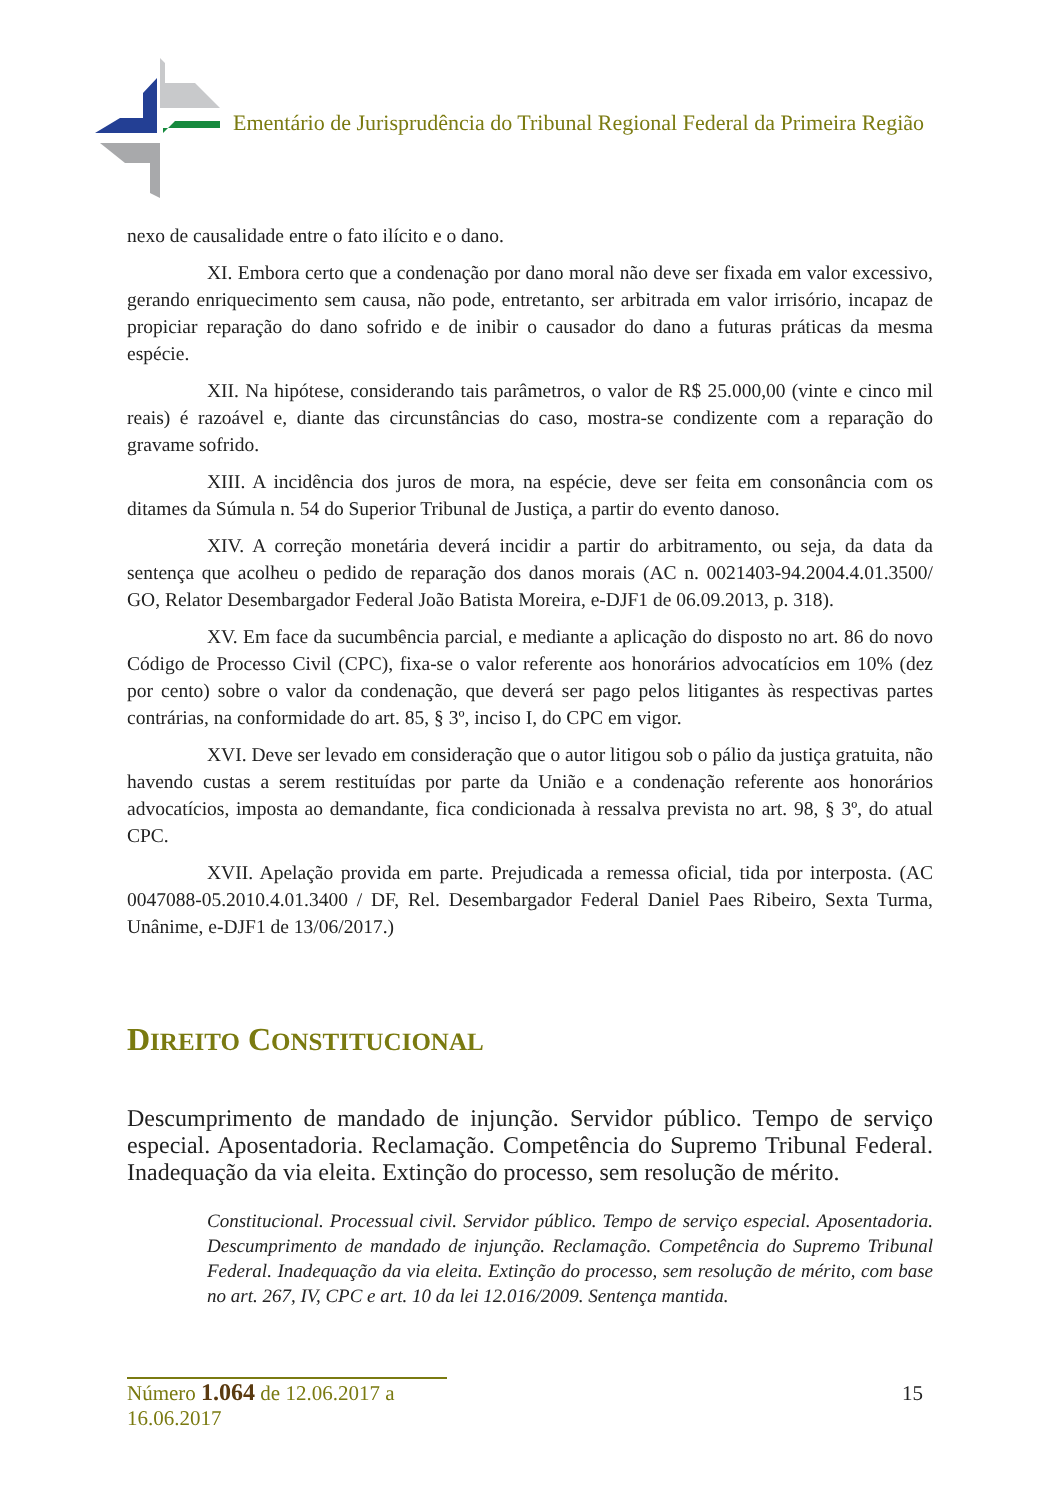Ementário de Jurisprudência do Tribunal Regional Federal da Primeira Região
nexo de causalidade entre o fato ilícito e o dano.
XI. Embora certo que a condenação por dano moral não deve ser fixada em valor excessivo, gerando enriquecimento sem causa, não pode, entretanto, ser arbitrada em valor irrisório, incapaz de propiciar reparação do dano sofrido e de inibir o causador do dano a futuras práticas da mesma espécie.
XII. Na hipótese, considerando tais parâmetros, o valor de R$ 25.000,00 (vinte e cinco mil reais) é razoável e, diante das circunstâncias do caso, mostra-se condizente com a reparação do gravame sofrido.
XIII. A incidência dos juros de mora, na espécie, deve ser feita em consonância com os ditames da Súmula n. 54 do Superior Tribunal de Justiça, a partir do evento danoso.
XIV. A correção monetária deverá incidir a partir do arbitramento, ou seja, da data da sentença que acolheu o pedido de reparação dos danos morais (AC n. 0021403-94.2004.4.01.3500/ GO, Relator Desembargador Federal João Batista Moreira, e-DJF1 de 06.09.2013, p. 318).
XV. Em face da sucumbência parcial, e mediante a aplicação do disposto no art. 86 do novo Código de Processo Civil (CPC), fixa-se o valor referente aos honorários advocatícios em 10% (dez por cento) sobre o valor da condenação, que deverá ser pago pelos litigantes às respectivas partes contrárias, na conformidade do art. 85, § 3º, inciso I, do CPC em vigor.
XVI. Deve ser levado em consideração que o autor litigou sob o pálio da justiça gratuita, não havendo custas a serem restituídas por parte da União e a condenação referente aos honorários advocatícios, imposta ao demandante, fica condicionada à ressalva prevista no art. 98, § 3º, do atual CPC.
XVII. Apelação provida em parte. Prejudicada a remessa oficial, tida por interposta. (AC 0047088-05.2010.4.01.3400 / DF, Rel. Desembargador Federal Daniel Paes Ribeiro, Sexta Turma, Unânime, e-DJF1 de 13/06/2017.)
DIREITO CONSTITUCIONAL
Descumprimento de mandado de injunção. Servidor público. Tempo de serviço especial. Aposentadoria. Reclamação. Competência do Supremo Tribunal Federal. Inadequação da via eleita. Extinção do processo, sem resolução de mérito.
Constitucional. Processual civil. Servidor público. Tempo de serviço especial. Aposentadoria. Descumprimento de mandado de injunção. Reclamação. Competência do Supremo Tribunal Federal. Inadequação da via eleita. Extinção do processo, sem resolução de mérito, com base no art. 267, IV, CPC e art. 10 da lei 12.016/2009. Sentença mantida.
Número 1.064 de 12.06.2017 a 16.06.2017
15